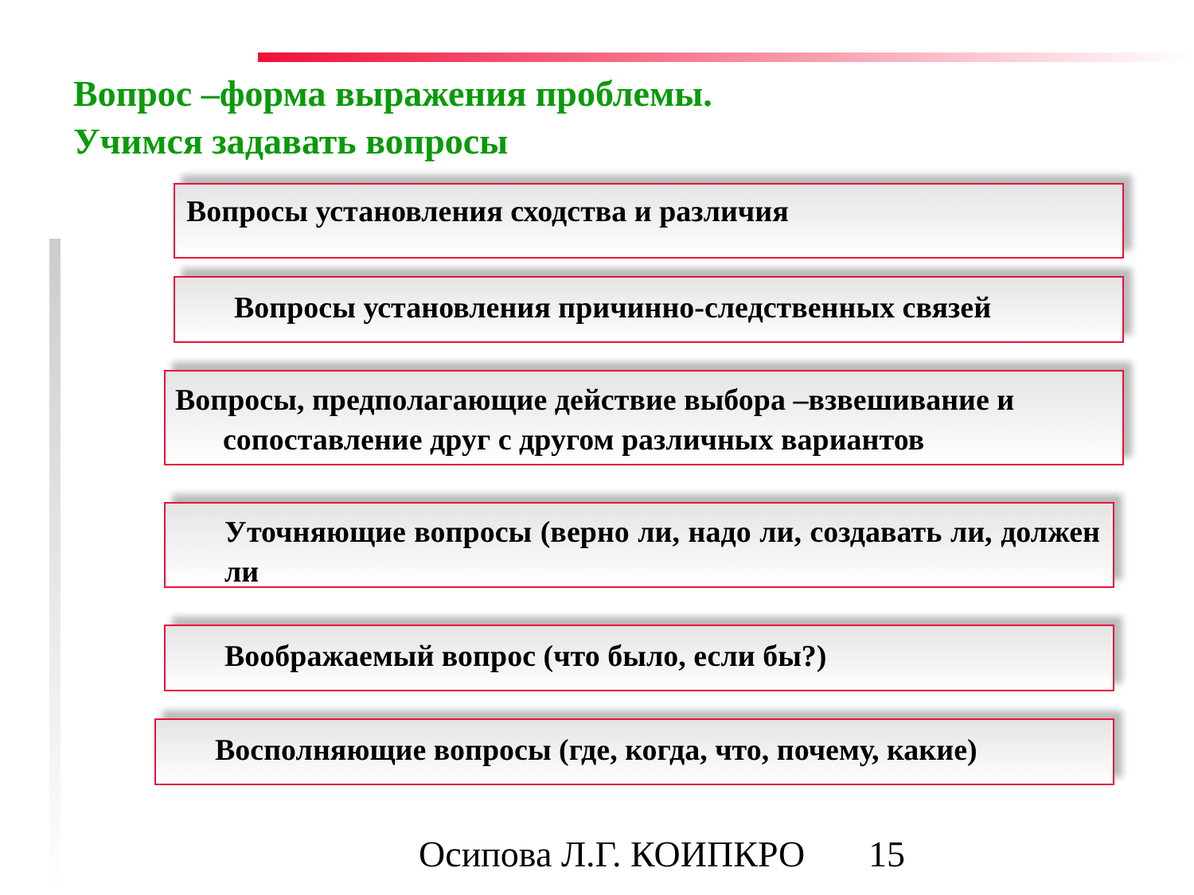Вопрос –форма выражения проблемы.
Учимся задавать вопросы
Вопросы установления сходства и различия
Вопросы установления причинно-следственных связей
Вопросы, предполагающие действие выбора –взвешивание и
сопоставление друг с другом различных вариантов
Уточняющие вопросы (верно ли, надо ли, создавать ли, должен ли
Воображаемый вопрос (что было, если бы?)
Восполняющие вопросы (где, когда, что, почему, какие)
Осипова Л.Г. КОИПКРО 15